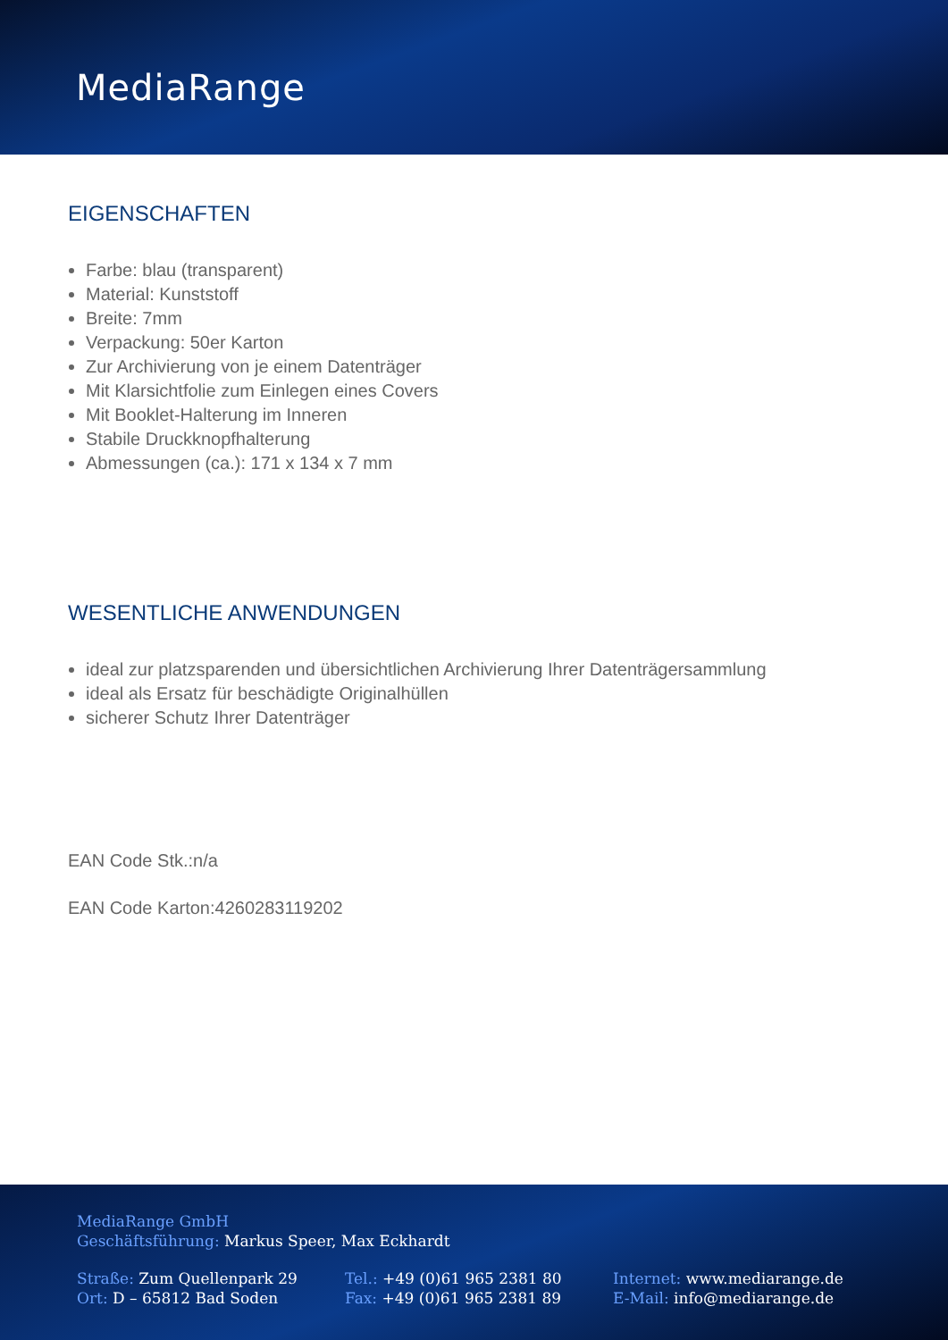MediaRange
EIGENSCHAFTEN
Farbe: blau (transparent)
Material: Kunststoff
Breite: 7mm
Verpackung: 50er Karton
Zur Archivierung von je einem Datenträger
Mit Klarsichtfolie zum Einlegen eines Covers
Mit Booklet-Halterung im Inneren
Stabile Druckknopfhalterung
Abmessungen (ca.): 171 x 134 x 7 mm
WESENTLICHE ANWENDUNGEN
ideal zur platzsparenden und übersichtlichen Archivierung Ihrer Datenträgersammlung
ideal als Ersatz für beschädigte Originalhüllen
sicherer Schutz Ihrer Datenträger
EAN Code Stk.:n/a
EAN Code Karton:4260283119202
MediaRange GmbH
Geschäftsführung: Markus Speer, Max Eckhardt
Straße: Zum Quellenpark 29
Ort: D – 65812 Bad Soden
Tel.: +49 (0)61 965 2381 80
Fax: +49 (0)61 965 2381 89
Internet: www.mediarange.de
E-Mail: info@mediarange.de